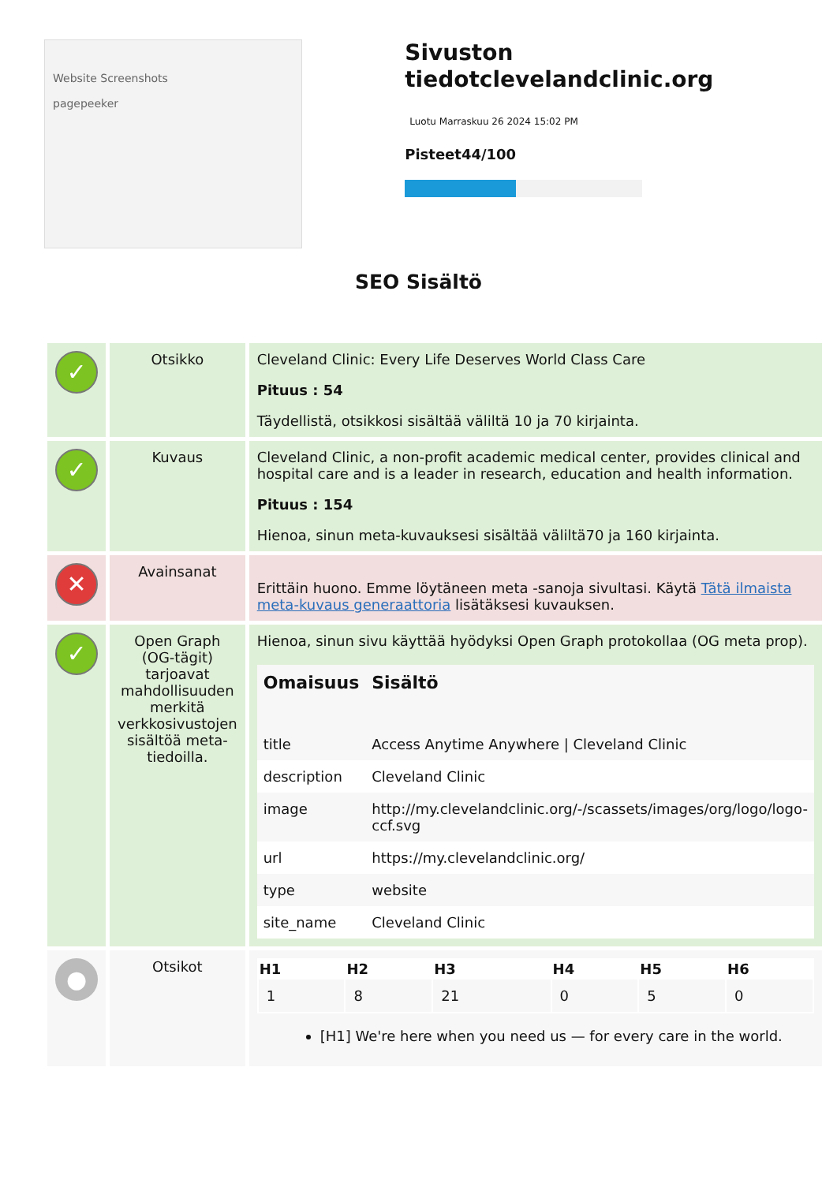Website Screenshots
pagepeeker
Sivuston tiedotclevelandclinic.org
Luotu Marraskuu 26 2024 15:02 PM
Pisteet44/100
SEO Sisältö
| ✓ | Otsikko | Cleveland Clinic: Every Life Deserves World Class Care Pituus : 54 Täydellistä, otsikkosi sisältää väliltä 10 ja 70 kirjainta. |
| ✓ | Kuvaus | Cleveland Clinic, a non-profit academic medical center, provides clinical and hospital care and is a leader in research, education and health information. Pituus : 154 Hienoa, sinun meta-kuvauksesi sisältää väliltä70 ja 160 kirjainta. |
| ✕ | Avainsanat | Erittäin huono. Emme löytäneen meta -sanoja sivultasi. Käytä Tätä ilmaista meta-kuvaus generaattoria lisätäksesi kuvauksen. |
| ✓ | Open Graph (OG-tägit) tarjoavat mahdollisuuden merkitä verkkosivustojen sisältöä meta-tiedoilla. | Hienoa, sinun sivu käyttää hyödyksi Open Graph protokollaa (OG meta prop). / Omaisuus / Sisältö / / --- / --- / / title / Access Anytime Anywhere / Cleveland Clinic / / description / Cleveland Clinic / / image / http://my.clevelandclinic.org/-/scassets/images/org/logo/logo-ccf.svg / / url / https://my.clevelandclinic.org/ / / type / website / / site_name / Cleveland Clinic / |
| ● | Otsikot | / H1 / H2 / H3 / H4 / H5 / H6 / / --- / --- / --- / --- / --- / --- / / 1 / 8 / 21 / 0 / 5 / 0 / [H1] We're here when you need us — for every care in the world. |